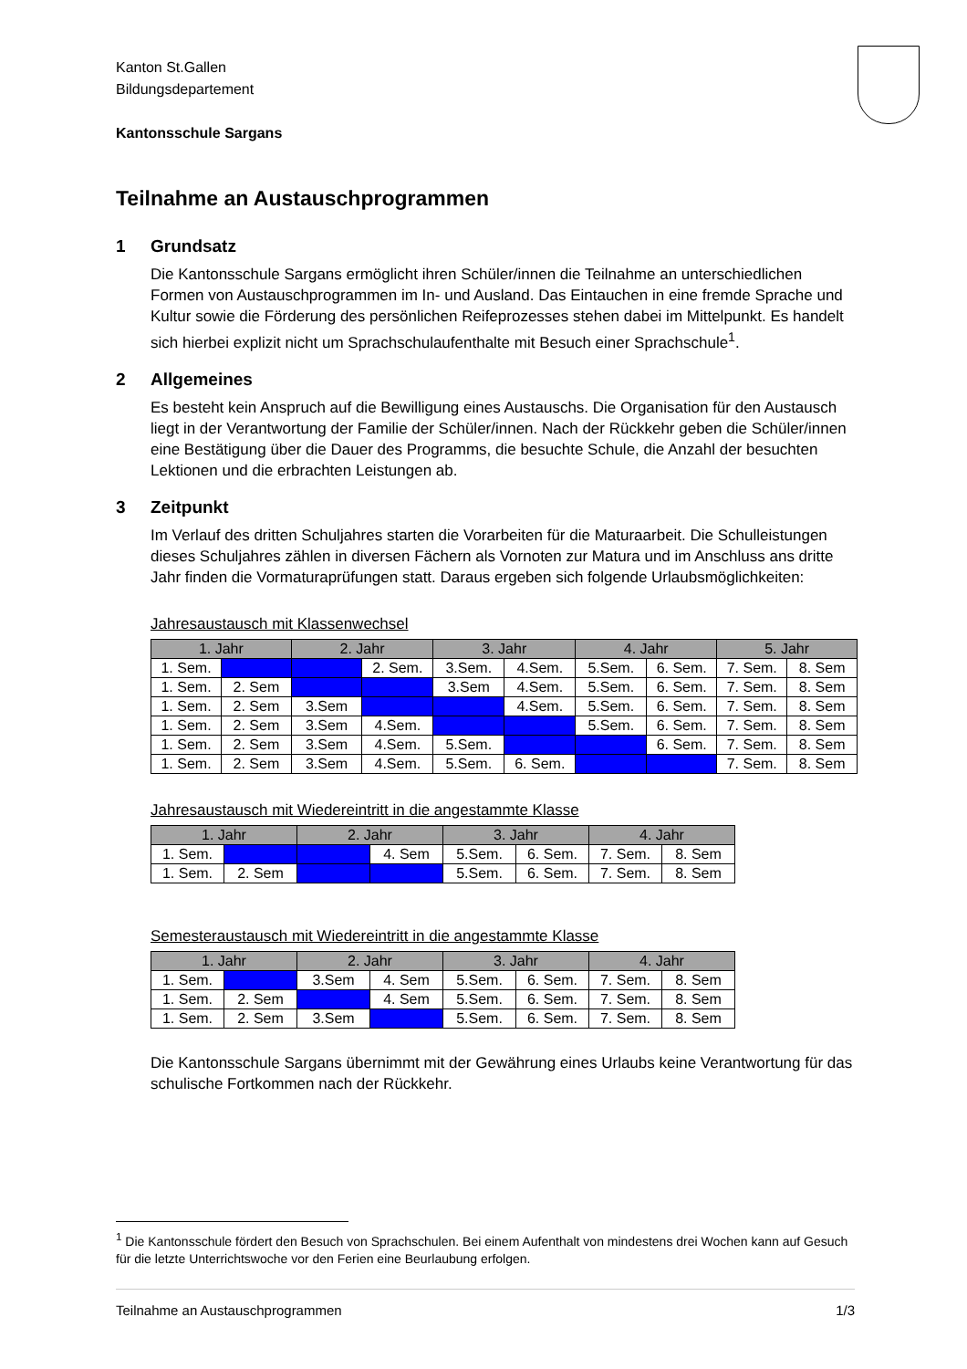Kanton St.Gallen
Bildungsdepartement
Kantonsschule Sargans
Teilnahme an Austauschprogrammen
1 Grundsatz
Die Kantonsschule Sargans ermöglicht ihren Schüler/innen die Teilnahme an unterschiedlichen Formen von Austauschprogrammen im In- und Ausland. Das Eintauchen in eine fremde Sprache und Kultur sowie die Förderung des persönlichen Reifeprozesses stehen dabei im Mittelpunkt. Es handelt sich hierbei explizit nicht um Sprachschulaufenthalte mit Besuch einer Sprachschule<sup>1</sup>.
2 Allgemeines
Es besteht kein Anspruch auf die Bewilligung eines Austauschs. Die Organisation für den Austausch liegt in der Verantwortung der Familie der Schüler/innen. Nach der Rückkehr geben die Schüler/innen eine Bestätigung über die Dauer des Programms, die besuchte Schule, die Anzahl der besuchten Lektionen und die erbrachten Leistungen ab.
3 Zeitpunkt
Im Verlauf des dritten Schuljahres starten die Vorarbeiten für die Maturaarbeit. Die Schulleistungen dieses Schuljahres zählen in diversen Fächern als Vornoten zur Matura und im Anschluss ans dritte Jahr finden die Vormaturaprüfungen statt. Daraus ergeben sich folgende Urlaubsmöglichkeiten:
Jahresaustausch mit Klassenwechsel
| 1. Jahr | | 2. Jahr | | 3. Jahr | | 4. Jahr | | 5. Jahr | |
| --- | --- | --- | --- | --- | --- | --- | --- | --- | --- |
| 1. Sem. | | | 2. Sem. | 3.Sem. | 4.Sem. | 5.Sem. | 6. Sem. | 7. Sem. | 8. Sem |
| 1. Sem. | 2. Sem | | | 3.Sem | 4.Sem. | 5.Sem. | 6. Sem. | 7. Sem. | 8. Sem |
| 1. Sem. | 2. Sem | 3.Sem | | | 4.Sem. | 5.Sem. | 6. Sem. | 7. Sem. | 8. Sem |
| 1. Sem. | 2. Sem | 3.Sem | 4.Sem. | | | 5.Sem. | 6. Sem. | 7. Sem. | 8. Sem |
| 1. Sem. | 2. Sem | 3.Sem | 4.Sem. | 5.Sem. | | | 6. Sem. | 7. Sem. | 8. Sem |
| 1. Sem. | 2. Sem | 3.Sem | 4.Sem. | 5.Sem. | 6. Sem. | | | 7. Sem. | 8. Sem |
Jahresaustausch mit Wiedereintritt in die angestammte Klasse
| 1. Jahr | | 2. Jahr | | 3. Jahr | | 4. Jahr | |
| --- | --- | --- | --- | --- | --- | --- | --- |
| 1. Sem. | | | 4. Sem | 5.Sem. | 6. Sem. | 7. Sem. | 8. Sem |
| 1. Sem. | 2. Sem | | | 5.Sem. | 6. Sem. | 7. Sem. | 8. Sem |
Semesteraustausch mit Wiedereintritt in die angestammte Klasse
| 1. Jahr | | 2. Jahr | | 3. Jahr | | 4. Jahr | |
| --- | --- | --- | --- | --- | --- | --- | --- |
| 1. Sem. | | 3.Sem | 4. Sem | 5.Sem. | 6. Sem. | 7. Sem. | 8. Sem |
| 1. Sem. | 2. Sem | | 4. Sem | 5.Sem. | 6. Sem. | 7. Sem. | 8. Sem |
| 1. Sem. | 2. Sem | 3.Sem | | 5.Sem. | 6. Sem. | 7. Sem. | 8. Sem |
Die Kantonsschule Sargans übernimmt mit der Gewährung eines Urlaubs keine Verantwortung für das schulische Fortkommen nach der Rückkehr.
<sup>1</sup> Die Kantonsschule fördert den Besuch von Sprachschulen. Bei einem Aufenthalt von mindestens drei Wochen kann auf Gesuch für die letzte Unterrichtswoche vor den Ferien eine Beurlaubung erfolgen.
Teilnahme an Austauschprogrammen 1/3